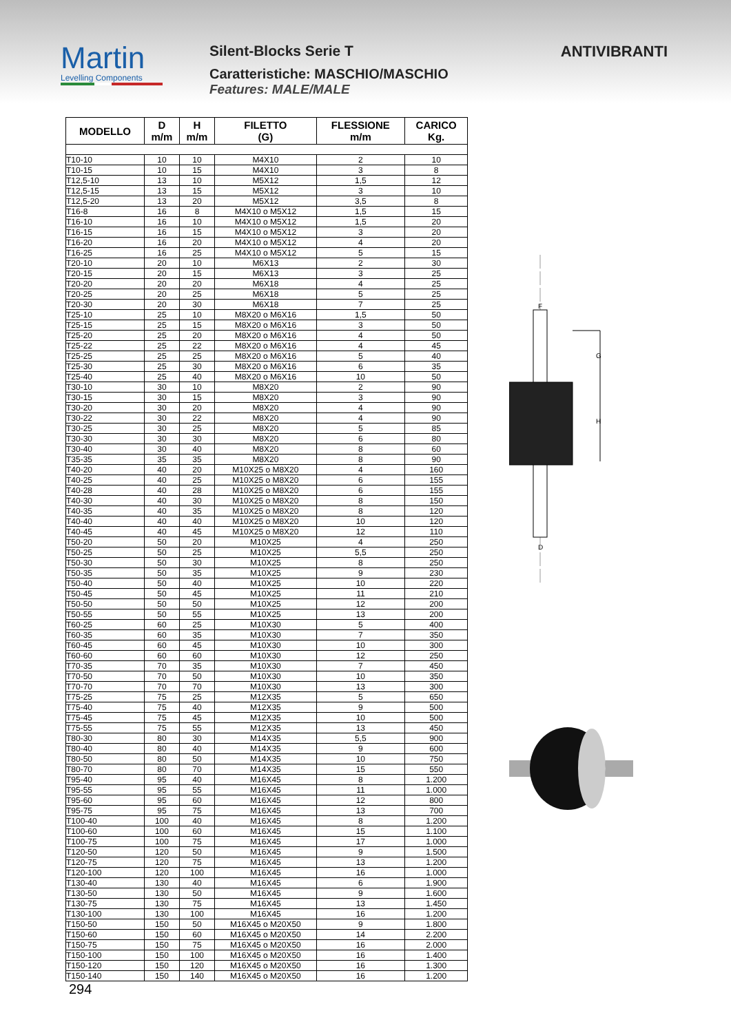Martin
Levelling Components
Silent-Blocks Serie T
Caratteristiche: MASCHIO/MASCHIO
Features: MALE/MALE
ANTIVIBRANTI
| MODELLO | D m/m | H m/m | FILETTO (G) | FLESSIONE m/m | CARICO Kg. |
| --- | --- | --- | --- | --- | --- |
| T10-10 | 10 | 10 | M4X10 | 2 | 10 |
| T10-15 | 10 | 15 | M4X10 | 3 | 8 |
| T12,5-10 | 13 | 10 | M5X12 | 1,5 | 12 |
| T12,5-15 | 13 | 15 | M5X12 | 3 | 10 |
| T12,5-20 | 13 | 20 | M5X12 | 3,5 | 8 |
| T16-8 | 16 | 8 | M4X10 o M5X12 | 1,5 | 15 |
| T16-10 | 16 | 10 | M4X10 o M5X12 | 1,5 | 20 |
| T16-15 | 16 | 15 | M4X10 o M5X12 | 3 | 20 |
| T16-20 | 16 | 20 | M4X10 o M5X12 | 4 | 20 |
| T16-25 | 16 | 25 | M4X10 o M5X12 | 5 | 15 |
| T20-10 | 20 | 10 | M6X13 | 2 | 30 |
| T20-15 | 20 | 15 | M6X13 | 3 | 25 |
| T20-20 | 20 | 20 | M6X18 | 4 | 25 |
| T20-25 | 20 | 25 | M6X18 | 5 | 25 |
| T20-30 | 20 | 30 | M6X18 | 7 | 25 |
| T25-10 | 25 | 10 | M8X20 o M6X16 | 1,5 | 50 |
| T25-15 | 25 | 15 | M8X20 o M6X16 | 3 | 50 |
| T25-20 | 25 | 20 | M8X20 o M6X16 | 4 | 50 |
| T25-22 | 25 | 22 | M8X20 o M6X16 | 4 | 45 |
| T25-25 | 25 | 25 | M8X20 o M6X16 | 5 | 40 |
| T25-30 | 25 | 30 | M8X20 o M6X16 | 6 | 35 |
| T25-40 | 25 | 40 | M8X20 o M6X16 | 10 | 50 |
| T30-10 | 30 | 10 | M8X20 | 2 | 90 |
| T30-15 | 30 | 15 | M8X20 | 3 | 90 |
| T30-20 | 30 | 20 | M8X20 | 4 | 90 |
| T30-22 | 30 | 22 | M8X20 | 4 | 90 |
| T30-25 | 30 | 25 | M8X20 | 5 | 85 |
| T30-30 | 30 | 30 | M8X20 | 6 | 80 |
| T30-40 | 30 | 40 | M8X20 | 8 | 60 |
| T35-35 | 35 | 35 | M8X20 | 8 | 90 |
| T40-20 | 40 | 20 | M10X25 o M8X20 | 4 | 160 |
| T40-25 | 40 | 25 | M10X25 o M8X20 | 6 | 155 |
| T40-28 | 40 | 28 | M10X25 o M8X20 | 6 | 155 |
| T40-30 | 40 | 30 | M10X25 o M8X20 | 8 | 150 |
| T40-35 | 40 | 35 | M10X25 o M8X20 | 8 | 120 |
| T40-40 | 40 | 40 | M10X25 o M8X20 | 10 | 120 |
| T40-45 | 40 | 45 | M10X25 o M8X20 | 12 | 110 |
| T50-20 | 50 | 20 | M10X25 | 4 | 250 |
| T50-25 | 50 | 25 | M10X25 | 5,5 | 250 |
| T50-30 | 50 | 30 | M10X25 | 8 | 250 |
| T50-35 | 50 | 35 | M10X25 | 9 | 230 |
| T50-40 | 50 | 40 | M10X25 | 10 | 220 |
| T50-45 | 50 | 45 | M10X25 | 11 | 210 |
| T50-50 | 50 | 50 | M10X25 | 12 | 200 |
| T50-55 | 50 | 55 | M10X25 | 13 | 200 |
| T60-25 | 60 | 25 | M10X30 | 5 | 400 |
| T60-35 | 60 | 35 | M10X30 | 7 | 350 |
| T60-45 | 60 | 45 | M10X30 | 10 | 300 |
| T60-60 | 60 | 60 | M10X30 | 12 | 250 |
| T70-35 | 70 | 35 | M10X30 | 7 | 450 |
| T70-50 | 70 | 50 | M10X30 | 10 | 350 |
| T70-70 | 70 | 70 | M10X30 | 13 | 300 |
| T75-25 | 75 | 25 | M12X35 | 5 | 650 |
| T75-40 | 75 | 40 | M12X35 | 9 | 500 |
| T75-45 | 75 | 45 | M12X35 | 10 | 500 |
| T75-55 | 75 | 55 | M12X35 | 13 | 450 |
| T80-30 | 80 | 30 | M14X35 | 5,5 | 900 |
| T80-40 | 80 | 40 | M14X35 | 9 | 600 |
| T80-50 | 80 | 50 | M14X35 | 10 | 750 |
| T80-70 | 80 | 70 | M14X35 | 15 | 550 |
| T95-40 | 95 | 40 | M16X45 | 8 | 1.200 |
| T95-55 | 95 | 55 | M16X45 | 11 | 1.000 |
| T95-60 | 95 | 60 | M16X45 | 12 | 800 |
| T95-75 | 95 | 75 | M16X45 | 13 | 700 |
| T100-40 | 100 | 40 | M16X45 | 8 | 1.200 |
| T100-60 | 100 | 60 | M16X45 | 15 | 1.100 |
| T100-75 | 100 | 75 | M16X45 | 17 | 1.000 |
| T120-50 | 120 | 50 | M16X45 | 9 | 1.500 |
| T120-75 | 120 | 75 | M16X45 | 13 | 1.200 |
| T120-100 | 120 | 100 | M16X45 | 16 | 1.000 |
| T130-40 | 130 | 40 | M16X45 | 6 | 1.900 |
| T130-50 | 130 | 50 | M16X45 | 9 | 1.600 |
| T130-75 | 130 | 75 | M16X45 | 13 | 1.450 |
| T130-100 | 130 | 100 | M16X45 | 16 | 1.200 |
| T150-50 | 150 | 50 | M16X45 o M20X50 | 9 | 1.800 |
| T150-60 | 150 | 60 | M16X45 o M20X50 | 14 | 2.200 |
| T150-75 | 150 | 75 | M16X45 o M20X50 | 16 | 2.000 |
| T150-100 | 150 | 100 | M16X45 o M20X50 | 16 | 1.400 |
| T150-120 | 150 | 120 | M16X45 o M20X50 | 16 | 1.300 |
| T150-140 | 150 | 140 | M16X45 o M20X50 | 16 | 1.200 |
G
H
F
D
294